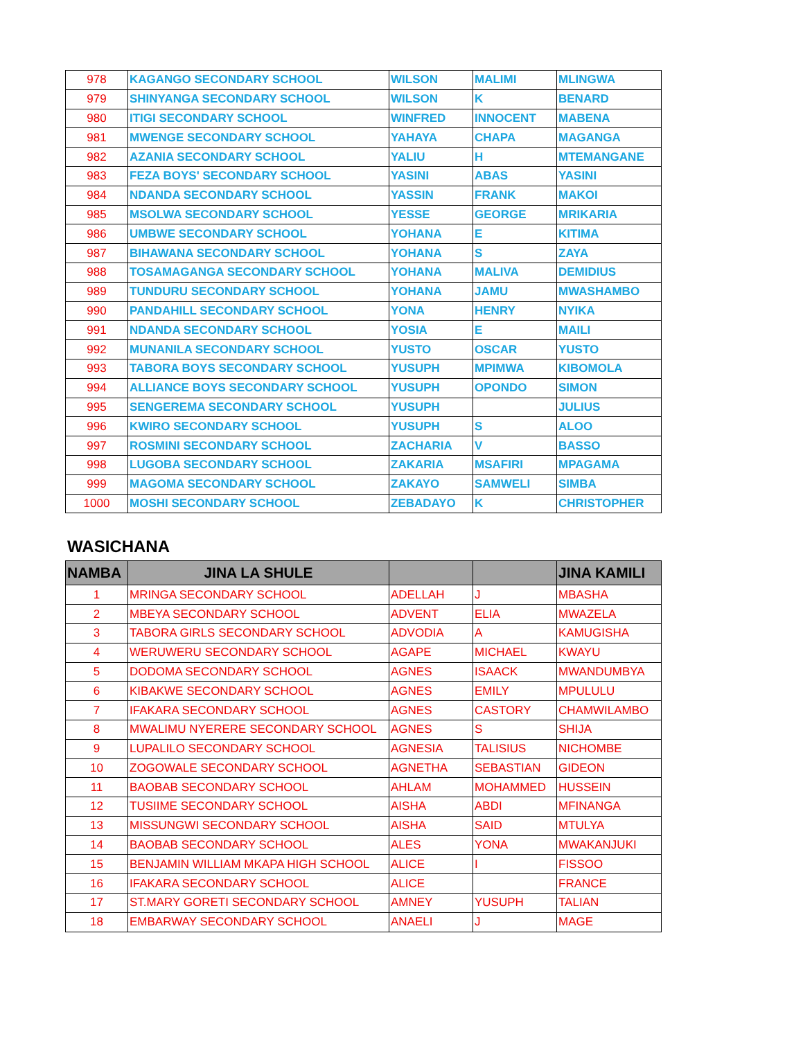| 978 | KAGANGO SECONDARY SCHOOL | WILSON | MALIMI | MLINGWA |
| 979 | SHINYANGA SECONDARY SCHOOL | WILSON | K | BENARD |
| 980 | ITIGI SECONDARY SCHOOL | WINFRED | INNOCENT | MABENA |
| 981 | MWENGE SECONDARY SCHOOL | YAHAYA | CHAPA | MAGANGA |
| 982 | AZANIA SECONDARY SCHOOL | YALIU | H | MTEMANGANE |
| 983 | FEZA BOYS' SECONDARY SCHOOL | YASINI | ABAS | YASINI |
| 984 | NDANDA SECONDARY SCHOOL | YASSIN | FRANK | MAKOI |
| 985 | MSOLWA SECONDARY SCHOOL | YESSE | GEORGE | MRIKARIA |
| 986 | UMBWE SECONDARY SCHOOL | YOHANA | E | KITIMA |
| 987 | BIHAWANA SECONDARY SCHOOL | YOHANA | S | ZAYA |
| 988 | TOSAMAGANGA SECONDARY SCHOOL | YOHANA | MALIVA | DEMIDIUS |
| 989 | TUNDURU SECONDARY SCHOOL | YOHANA | JAMU | MWASHAMBO |
| 990 | PANDAHILL SECONDARY SCHOOL | YONA | HENRY | NYIKA |
| 991 | NDANDA SECONDARY SCHOOL | YOSIA | E | MAILI |
| 992 | MUNANILA SECONDARY SCHOOL | YUSTO | OSCAR | YUSTO |
| 993 | TABORA BOYS SECONDARY SCHOOL | YUSUPH | MPIMWA | KIBOMOLA |
| 994 | ALLIANCE BOYS SECONDARY SCHOOL | YUSUPH | OPONDO | SIMON |
| 995 | SENGEREMA SECONDARY SCHOOL | YUSUPH | | JULIUS |
| 996 | KWIRO SECONDARY SCHOOL | YUSUPH | S | ALOO |
| 997 | ROSMINI SECONDARY SCHOOL | ZACHARIA | V | BASSO |
| 998 | LUGOBA SECONDARY SCHOOL | ZAKARIA | MSAFIRI | MPAGAMA |
| 999 | MAGOMA SECONDARY SCHOOL | ZAKAYO | SAMWELI | SIMBA |
| 1000 | MOSHI SECONDARY SCHOOL | ZEBADAYO | K | CHRISTOPHER |
WASICHANA
| NAMBA | JINA LA SHULE | | | JINA KAMILI |
| --- | --- | --- | --- | --- |
| 1 | MRINGA SECONDARY SCHOOL | ADELLAH | J | MBASHA |
| 2 | MBEYA SECONDARY SCHOOL | ADVENT | ELIA | MWAZELA |
| 3 | TABORA GIRLS SECONDARY SCHOOL | ADVODIA | A | KAMUGISHA |
| 4 | WERUWERU SECONDARY SCHOOL | AGAPE | MICHAEL | KWAYU |
| 5 | DODOMA SECONDARY SCHOOL | AGNES | ISAACK | MWANDUMBYA |
| 6 | KIBAKWE SECONDARY SCHOOL | AGNES | EMILY | MPULULU |
| 7 | IFAKARA SECONDARY SCHOOL | AGNES | CASTORY | CHAMWILAMBO |
| 8 | MWALIMU NYERERE SECONDARY SCHOOL | AGNES | S | SHIJA |
| 9 | LUPALILO SECONDARY SCHOOL | AGNESIA | TALISIUS | NICHOMBE |
| 10 | ZOGOWALE SECONDARY SCHOOL | AGNETHA | SEBASTIAN | GIDEON |
| 11 | BAOBAB SECONDARY SCHOOL | AHLAM | MOHAMMED | HUSSEIN |
| 12 | TUSIIME SECONDARY SCHOOL | AISHA | ABDI | MFINANGA |
| 13 | MISSUNGWI SECONDARY SCHOOL | AISHA | SAID | MTULYA |
| 14 | BAOBAB SECONDARY SCHOOL | ALES | YONA | MWAKANJUKI |
| 15 | BENJAMIN WILLIAM MKAPA HIGH SCHOOL | ALICE | I | FISSOO |
| 16 | IFAKARA SECONDARY SCHOOL | ALICE | | FRANCE |
| 17 | ST.MARY GORETI SECONDARY SCHOOL | AMNEY | YUSUPH | TALIAN |
| 18 | EMBARWAY SECONDARY SCHOOL | ANAELI | J | MAGE |